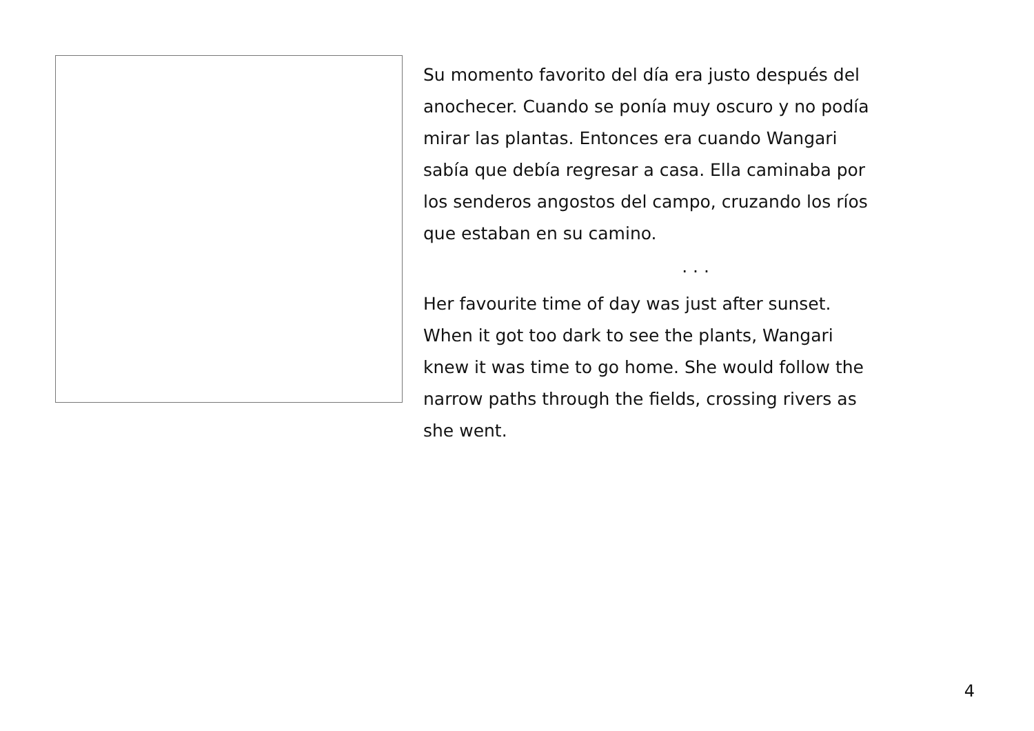Su momento favorito del día era justo después del
anochecer. Cuando se ponía muy oscuro y no podía
mirar las plantas. Entonces era cuando Wangari
sabía que debía regresar a casa. Ella caminaba por
los senderos angostos del campo, cruzando los ríos
que estaban en su camino.
. . .
Her favourite time of day was just after sunset.
When it got too dark to see the plants, Wangari
knew it was time to go home. She would follow the
narrow paths through the fields, crossing rivers as
she went.
4